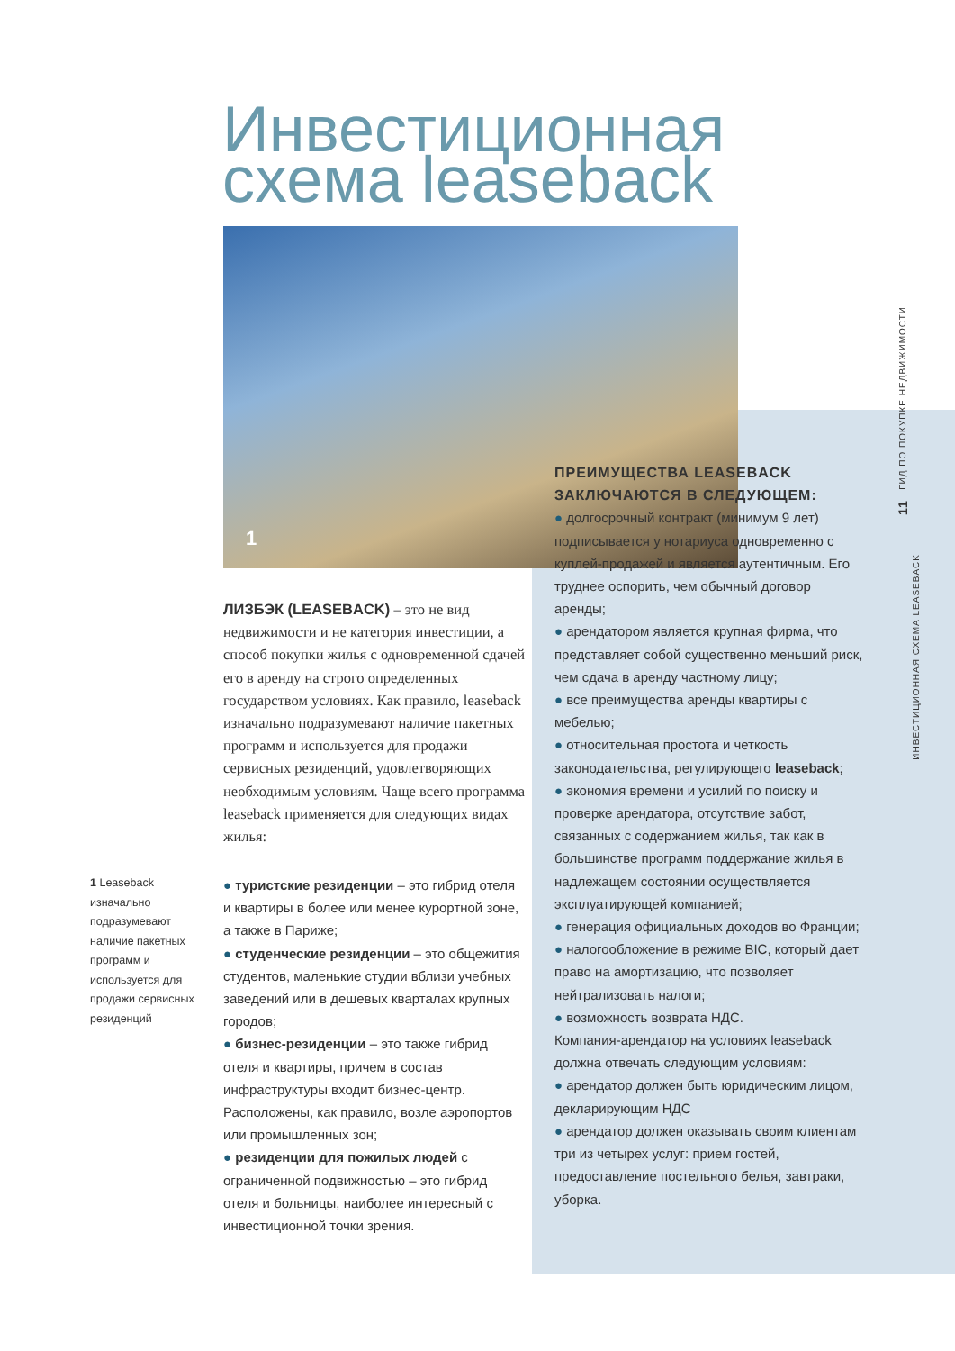Инвестиционная
схема leaseback
1
ЛИЗБЭК (LEASEBACK) – это не вид недвижимости и не категория инвестиции, а способ покупки жилья с одновременной сдачей его в аренду на строго определенных государством условиях. Как правило, leaseback изначально подразумевают наличие пакетных программ и используется для продажи сервисных резиденций, удовлетворяющих необходимым условиям. Чаще всего программа leaseback применяется для следующих видах жилья:
1 Leaseback изначально подразумевают наличие пакетных программ и используется для продажи сервисных резиденций
● туристские резиденции – это гибрид отеля и квартиры в более или менее курортной зоне, а также в Париже;
● студенческие резиденции – это общежития студентов, маленькие студии вблизи учебных заведений или в дешевых кварталах крупных городов;
● бизнес-резиденции – это также гибрид отеля и квартиры, причем в состав инфраструктуры входит бизнес-центр. Расположены, как правило, возле аэропортов или промышленных зон;
● резиденции для пожилых людей с ограниченной подвижностью – это гибрид отеля и больницы, наиболее интересный с инвестиционной точки зрения.
ПРЕИМУЩЕСТВА LEASEBACK ЗАКЛЮЧАЮТСЯ В СЛЕДУЮЩЕМ:
● долгосрочный контракт (минимум 9 лет) подписывается у нотариуса одновременно с куплей-продажей и является аутентичным. Его труднее оспорить, чем обычный договор аренды;
● арендатором является крупная фирма, что представляет собой существенно меньший риск, чем сдача в аренду частному лицу;
● все преимущества аренды квартиры с мебелью;
● относительная простота и четкость законодательства, регулирующего leaseback;
● экономия времени и усилий по поиску и проверке арендатора, отсутствие забот, связанных с содержанием жилья, так как в большинстве программ поддержание жилья в надлежащем состоянии осуществляется эксплуатирующей компанией;
● генерация официальных доходов во Франции;
● налогообложение в режиме BIC, который дает право на амортизацию, что позволяет нейтрализовать налоги;
● возможность возврата НДС.
Компания-арендатор на условиях leaseback должна отвечать следующим условиям:
● арендатор должен быть юридическим лицом, декларирующим НДС
● арендатор должен оказывать своим клиентам три из четырех услуг: прием гостей, предоставление постельного белья, завтраки, уборка.
11 ГИД ПО ПОКУПКЕ НЕДВИЖИМОСТИ
ИНВЕСТИЦИОННАЯ СХЕМА LEASEBACK